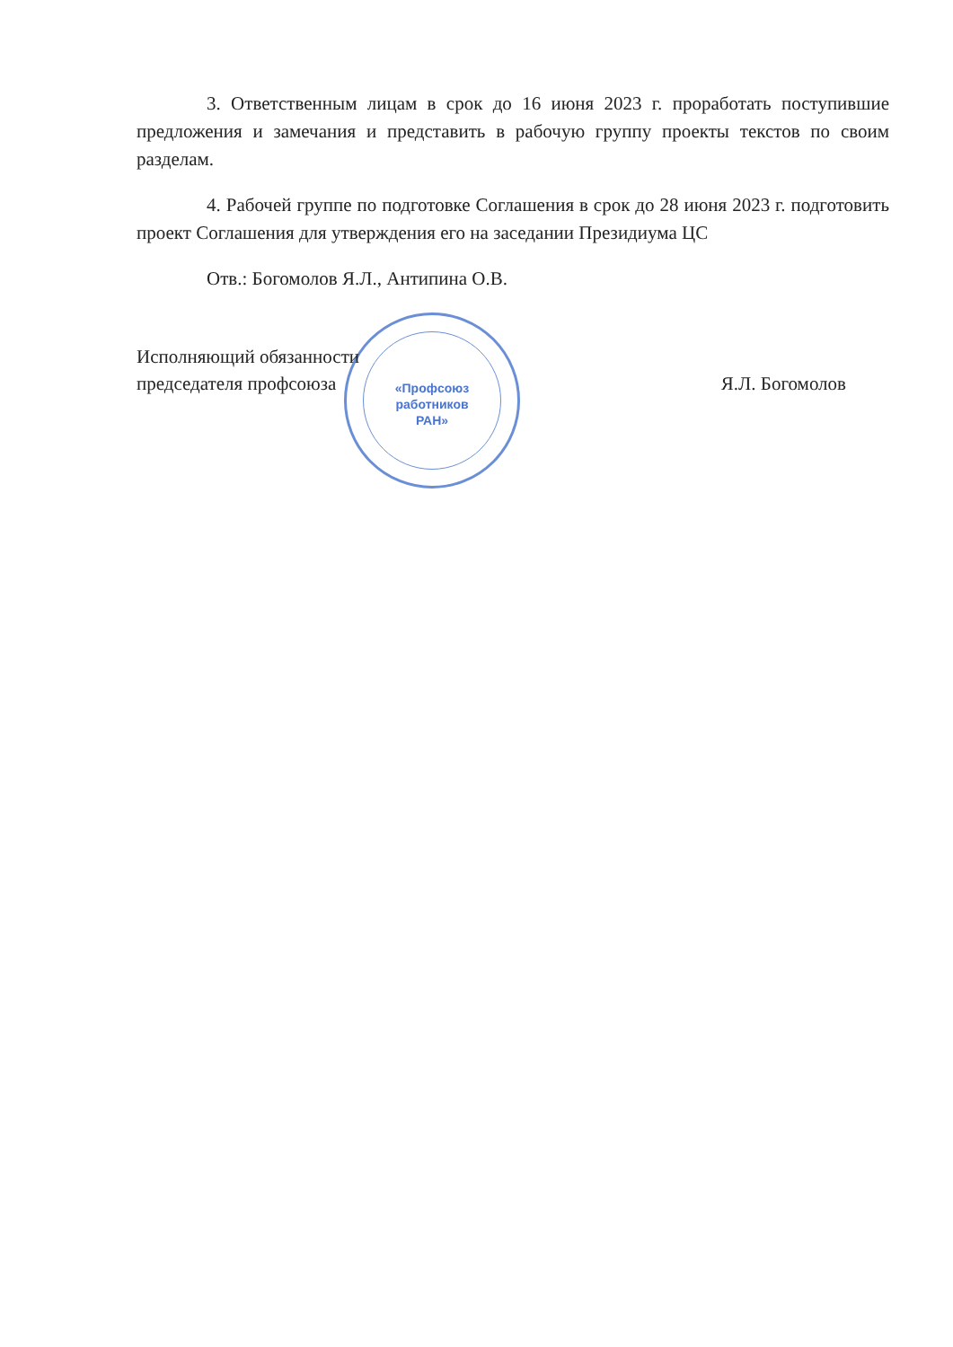«Профсоюз
работников
РАН»
3. Ответственным лицам в срок до 16 июня 2023 г. проработать поступившие предложения и замечания и представить в рабочую группу проекты текстов по своим разделам.
4. Рабочей группе по подготовке Соглашения в срок до 28 июня 2023 г. подготовить проект Соглашения для утверждения его на заседании Президиума ЦС
Отв.: Богомолов Я.Л., Антипина О.В.
Исполняющий обязанности
председателя профсоюза
Я.Л. Богомолов